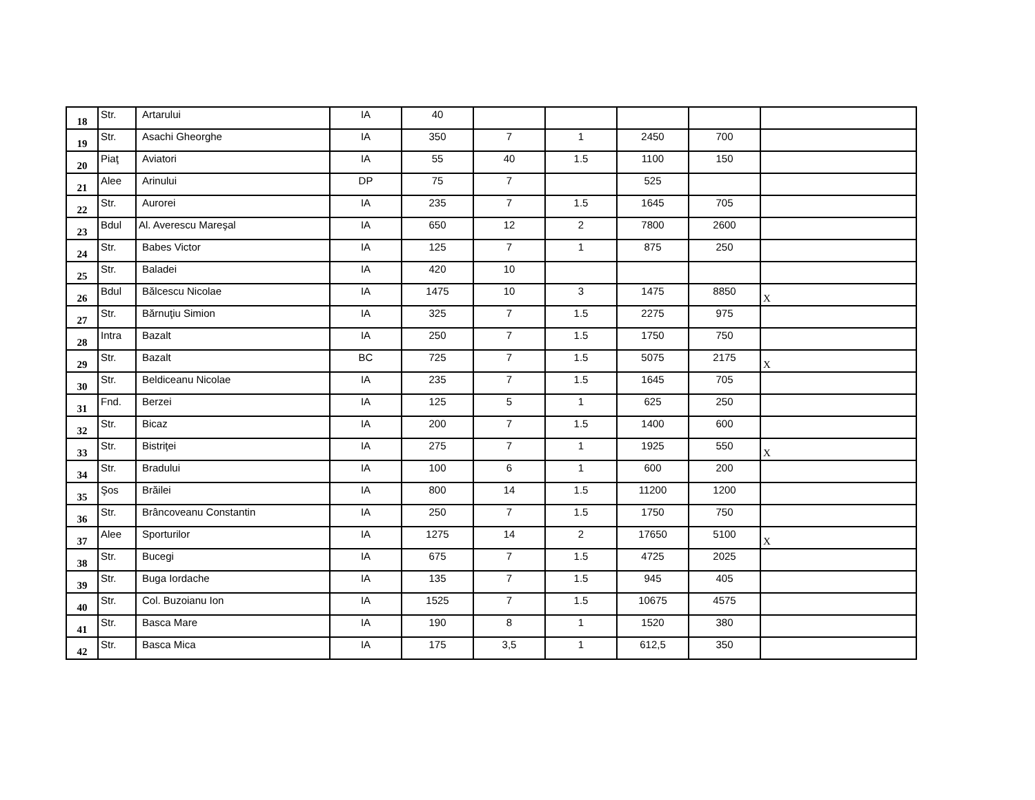| 18 | Str. | Artarului | IA | 40 | | | | | |
| 19 | Str. | Asachi Gheorghe | IA | 350 | 7 | 1 | 2450 | 700 | |
| 20 | Piaţ | Aviatori | IA | 55 | 40 | 1.5 | 1100 | 150 | |
| 21 | Alee | Arinului | DP | 75 | 7 | | 525 | | |
| 22 | Str. | Aurorei | IA | 235 | 7 | 1.5 | 1645 | 705 | |
| 23 | Bdul | Al. Averescu Mareşal | IA | 650 | 12 | 2 | 7800 | 2600 | |
| 24 | Str. | Babes Victor | IA | 125 | 7 | 1 | 875 | 250 | |
| 25 | Str. | Baladei | IA | 420 | 10 | | | | |
| 26 | Bdul | Bălcescu Nicolae | IA | 1475 | 10 | 3 | 1475 | 8850 | X |
| 27 | Str. | Bărnuţiu Simion | IA | 325 | 7 | 1.5 | 2275 | 975 | |
| 28 | Intra | Bazalt | IA | 250 | 7 | 1.5 | 1750 | 750 | |
| 29 | Str. | Bazalt | BC | 725 | 7 | 1.5 | 5075 | 2175 | X |
| 30 | Str. | Beldiceanu Nicolae | IA | 235 | 7 | 1.5 | 1645 | 705 | |
| 31 | Fnd. | Berzei | IA | 125 | 5 | 1 | 625 | 250 | |
| 32 | Str. | Bicaz | IA | 200 | 7 | 1.5 | 1400 | 600 | |
| 33 | Str. | Bistriţei | IA | 275 | 7 | 1 | 1925 | 550 | X |
| 34 | Str. | Bradului | IA | 100 | 6 | 1 | 600 | 200 | |
| 35 | Şos | Brăilei | IA | 800 | 14 | 1.5 | 11200 | 1200 | |
| 36 | Str. | Brâncoveanu Constantin | IA | 250 | 7 | 1.5 | 1750 | 750 | |
| 37 | Alee | Sporturilor | IA | 1275 | 14 | 2 | 17650 | 5100 | X |
| 38 | Str. | Bucegi | IA | 675 | 7 | 1.5 | 4725 | 2025 | |
| 39 | Str. | Buga Iordache | IA | 135 | 7 | 1.5 | 945 | 405 | |
| 40 | Str. | Col. Buzoianu Ion | IA | 1525 | 7 | 1.5 | 10675 | 4575 | |
| 41 | Str. | Basca Mare | IA | 190 | 8 | 1 | 1520 | 380 | |
| 42 | Str. | Basca Mica | IA | 175 | 3,5 | 1 | 612,5 | 350 | |